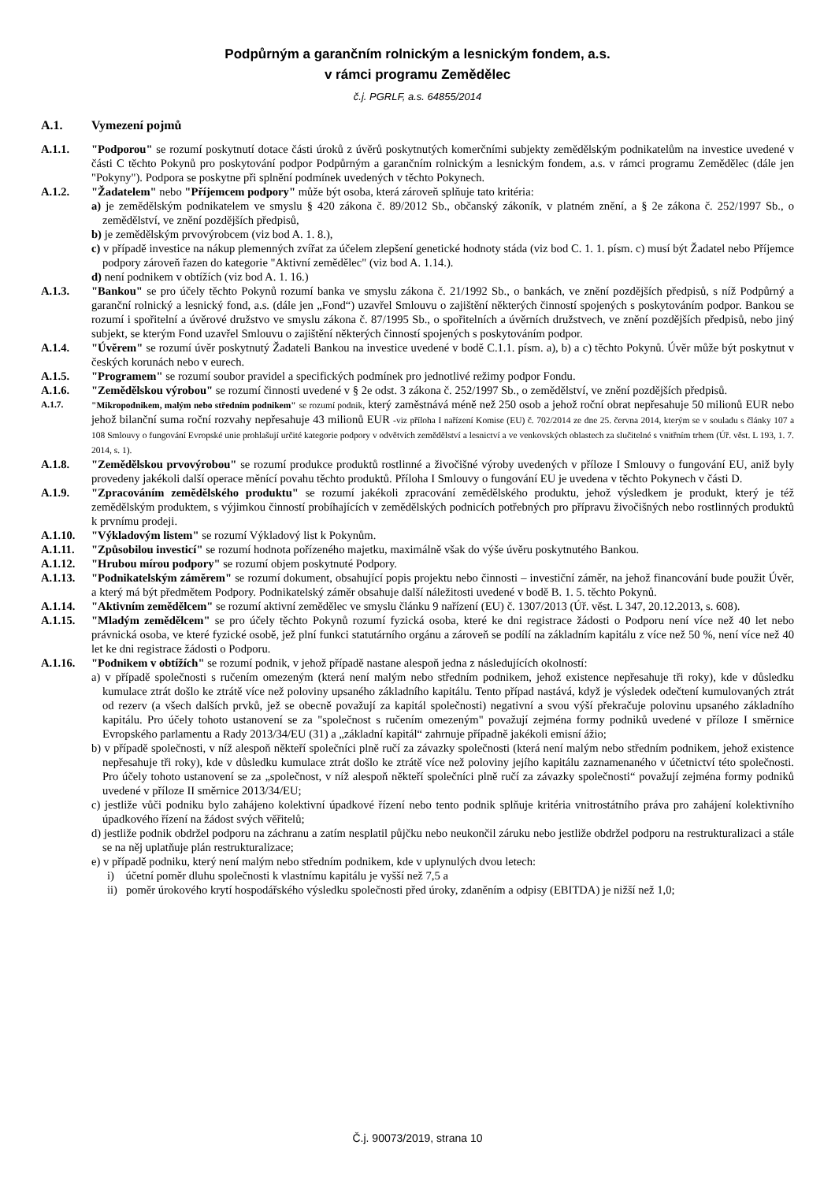Podpůrným a garančním rolnickým a lesnickým fondem, a.s.
v rámci programu Zemědělec
č.j. PGRLF, a.s. 64855/2014
A.1. Vymezení pojmů
A.1.1. "Podporou" se rozumí poskytnutí dotace části úroků z úvěrů poskytnutých komerčními subjekty zemědělským podnikatelům na investice uvedené v části C těchto Pokynů pro poskytování podpor Podpůrným a garančním rolnickým a lesnickým fondem, a.s. v rámci programu Zemědělec (dále jen "Pokyny"). Podpora se poskytne při splnění podmínek uvedených v těchto Pokynech.
A.1.2. "Žadatelem" nebo "Příjemcem podpory" může být osoba, která zároveň splňuje tato kritéria:
a) je zemědělským podnikatelem ve smyslu § 420 zákona č. 89/2012 Sb., občanský zákoník, v platném znění, a § 2e zákona č. 252/1997 Sb., o zemědělství, ve znění pozdějších předpisů,
b) je zemědělským prvovýrobcem (viz bod A. 1. 8.),
c) v případě investice na nákup plemenných zvířat za účelem zlepšení genetické hodnoty stáda (viz bod C. 1. 1. písm. c) musí být Žadatel nebo Příjemce podpory zároveň řazen do kategorie "Aktivní zemědělec" (viz bod A. 1.14.).
d) není podnikem v obtížích (viz bod A. 1. 16.)
A.1.3. "Bankou" se pro účely těchto Pokynů rozumí banka ve smyslu zákona č. 21/1992 Sb., o bankách, ve znění pozdějších předpisů, s níž Podpůrný a garanční rolnický a lesnický fond, a.s. (dále jen „Fond“) uzavřel Smlouvu o zajištění některých činností spojených s poskytováním podpor. Bankou se rozumí i spořitelní a úvěrové družstvo ve smyslu zákona č. 87/1995 Sb., o spořitelních a úvěrních družstvech, ve znění pozdějších předpisů, nebo jiný subjekt, se kterým Fond uzavřel Smlouvu o zajištění některých činností spojených s poskytováním podpor.
A.1.4. "Úvěrem" se rozumí úvěr poskytnutý Žadateli Bankou na investice uvedené v bodě C.1.1. písm. a), b) a c) těchto Pokynů. Úvěr může být poskytnut v českých korunách nebo v eurech.
A.1.5. "Programem" se rozumí soubor pravidel a specifických podmínek pro jednotlivé režimy podpor Fondu.
A.1.6. "Zemědělskou výrobou" se rozumí činnosti uvedené v § 2e odst. 3 zákona č. 252/1997 Sb., o zemědělství, ve znění pozdějších předpisů.
A.1.7. "Mikropodnikem, malým nebo středním podnikem" se rozumí podnik, který zaměstnává méně než 250 osob a jehož roční obrat nepřesahuje 50 milionů EUR nebo jehož bilanční suma roční rozvahy nepřesahuje 43 milionů EUR -viz příloha I nařízení Komise (EU) č. 702/2014 ze dne 25. června 2014, kterým se v souladu s články 107 a 108 Smlouvy o fungování Evropské unie prohlašují určité kategorie podpory v odvětvích zemědělství a lesnictví a ve venkovských oblastech za slučitelné s vnitřním trhem (Úř. věst. L 193, 1. 7. 2014, s. 1).
A.1.8. "Zemědělskou prvovýrobou" se rozumí produkce produktů rostlinné a živočišné výroby uvedených v příloze I Smlouvy o fungování EU, aniž byly provedeny jakékoli další operace měnící povahu těchto produktů. Příloha I Smlouvy o fungování EU je uvedena v těchto Pokynech v části D.
A.1.9. "Zpracováním zemědělského produktu" se rozumí jakékoli zpracování zemědělského produktu, jehož výsledkem je produkt, který je též zemědělským produktem, s výjimkou činností probíhajících v zemědělských podnicích potřebných pro přípravu živočišných nebo rostlinných produktů k prvnímu prodeji.
A.1.10. "Výkladovým listem" se rozumí Výkladový list k Pokynům.
A.1.11. "Způsobilou investicí" se rozumí hodnota pořízeného majetku, maximálně však do výše úvěru poskytnutého Bankou.
A.1.12. "Hrubou mírou podpory" se rozumí objem poskytnuté Podpory.
A.1.13. "Podnikatelským záměrem" se rozumí dokument, obsahující popis projektu nebo činnosti – investiční záměr, na jehož financování bude použit Úvěr, a který má být předmětem Podpory. Podnikatelský záměr obsahuje další náležitosti uvedené v bodě B. 1. 5. těchto Pokynů.
A.1.14. "Aktivním zemědělcem" se rozumí aktivní zemědělec ve smyslu článku 9 nařízení (EU) č. 1307/2013 (Úř. věst. L 347, 20.12.2013, s. 608).
A.1.15. "Mladým zemědělcem" se pro účely těchto Pokynů rozumí fyzická osoba, které ke dni registrace žádosti o Podporu není více než 40 let nebo právnická osoba, ve které fyzické osobě, jež plní funkci statutárního orgánu a zároveň se podílí na základním kapitálu z více než 50 %, není více než 40 let ke dni registrace žádosti o Podporu.
A.1.16. "Podnikem v obtížích" se rozumí podnik, v jehož případě nastane alespoň jedna z následujících okolností:
a) v případě společnosti s ručením omezeným (která není malým nebo středním podnikem, jehož existence nepřesahuje tři roky), kde v důsledku kumulace ztrát došlo ke ztrátě více než poloviny upsaného základního kapitálu. Tento případ nastává, když je výsledek odečtení kumulovaných ztrát od rezerv (a všech dalších prvků, jež se obecně považují za kapitál společnosti) negativní a svou výší překračuje polovinu upsaného základního kapitálu. Pro účely tohoto ustanovení se za "společnost s ručením omezeným" považují zejména formy podniků uvedené v příloze I směrnice Evropského parlamentu a Rady 2013/34/EU (31) a „základní kapitál“ zahrnuje případně jakékoli emisní ážio;
b) v případě společnosti, v níž alespoň někteří společníci plně ručí za závazky společnosti (která není malým nebo středním podnikem, jehož existence nepřesahuje tři roky), kde v důsledku kumulace ztrát došlo ke ztrátě více než poloviny jejího kapitálu zaznamenaného v účetnictví této společnosti. Pro účely tohoto ustanovení se za „společnost, v níž alespoň někteří společníci plně ručí za závazky společnosti“ považují zejména formy podniků uvedené v příloze II směrnice 2013/34/EU;
c) jestliže vůči podniku bylo zahájeno kolektivní úpadkové řízení nebo tento podnik splňuje kritéria vnitrostátního práva pro zahájení kolektivního úpadkového řízení na žádost svých věřitelů;
d) jestliže podnik obdržel podporu na záchranu a zatím nesplatil půjčku nebo neukončil záruku nebo jestliže obdržel podporu na restrukturalizaci a stále se na něj uplatňuje plán restrukturalizace;
e) v případě podniku, který není malým nebo středním podnikem, kde v uplynulých dvou letech:
i) účetní poměr dluhu společnosti k vlastnímu kapitálu je vyšší než 7,5 a
ii) poměr úrokového krytí hospodářského výsledku společnosti před úroky, zdaněním a odpisy (EBITDA) je nižší než 1,0;
Č.j. 90073/2019, strana 10